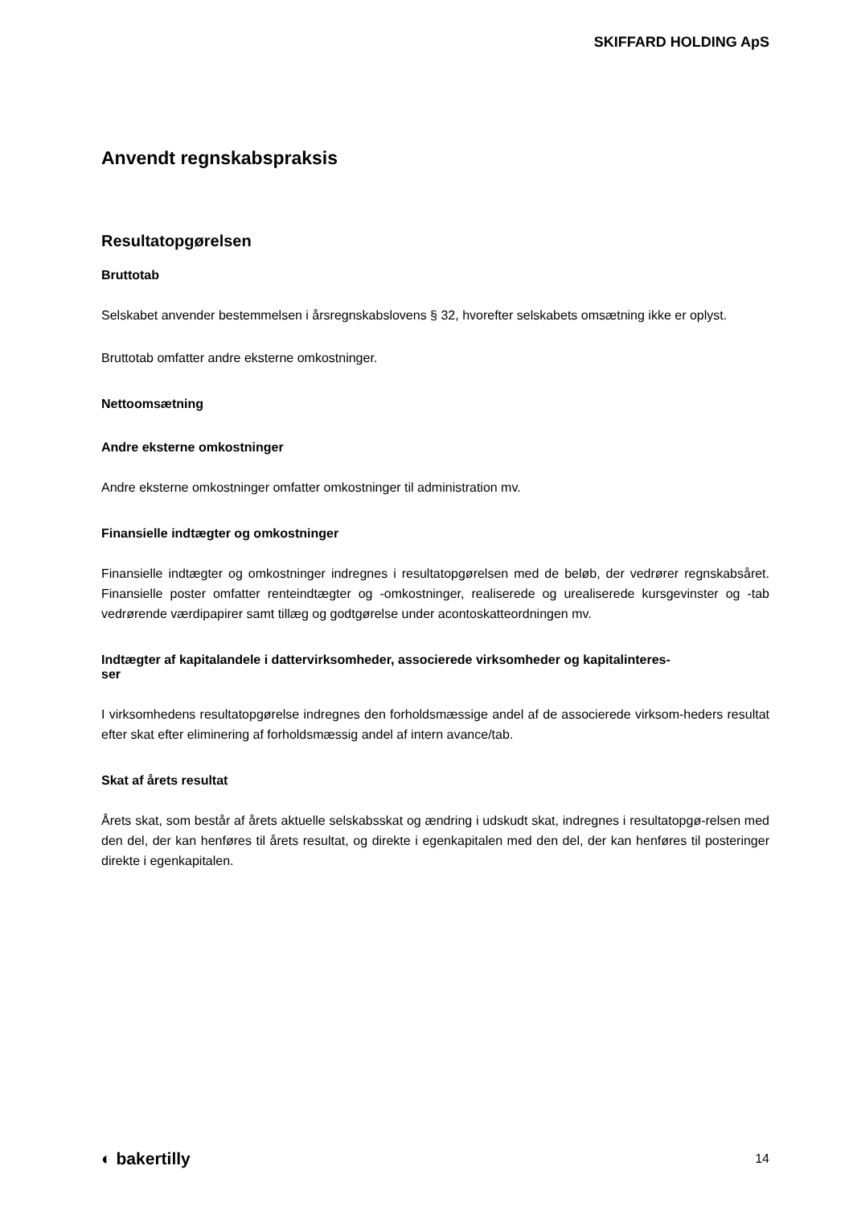SKIFFARD HOLDING ApS
Anvendt regnskabspraksis
Resultatopgørelsen
Bruttotab
Selskabet anvender bestemmelsen i årsregnskabslovens § 32, hvorefter selskabets omsætning ikke er oplyst.
Bruttotab omfatter andre eksterne omkostninger.
Nettoomsætning
Andre eksterne omkostninger
Andre eksterne omkostninger omfatter omkostninger til administration mv.
Finansielle indtægter og omkostninger
Finansielle indtægter og omkostninger indregnes i resultatopgørelsen med de beløb, der vedrører regnskabsåret. Finansielle poster omfatter renteindtægter og -omkostninger, realiserede og urealiserede kursgevinster og -tab vedrørende værdipapirer samt tillæg og godtgørelse under acontoskatteordningen mv.
Indtægter af kapitalandele i dattervirksomheder, associerede virksomheder og kapitalinteres-
ser
I virksomhedens resultatopgørelse indregnes den forholdsmæssige andel af de associerede virksom-heders resultat efter skat efter eliminering af forholdsmæssig andel af intern avance/tab.
Skat af årets resultat
Årets skat, som består af årets aktuelle selskabsskat og ændring i udskudt skat, indregnes i resultatopgø-relsen med den del, der kan henføres til årets resultat, og direkte i egenkapitalen med den del, der kan henføres til posteringer direkte i egenkapitalen.
◐ bakertilly 14